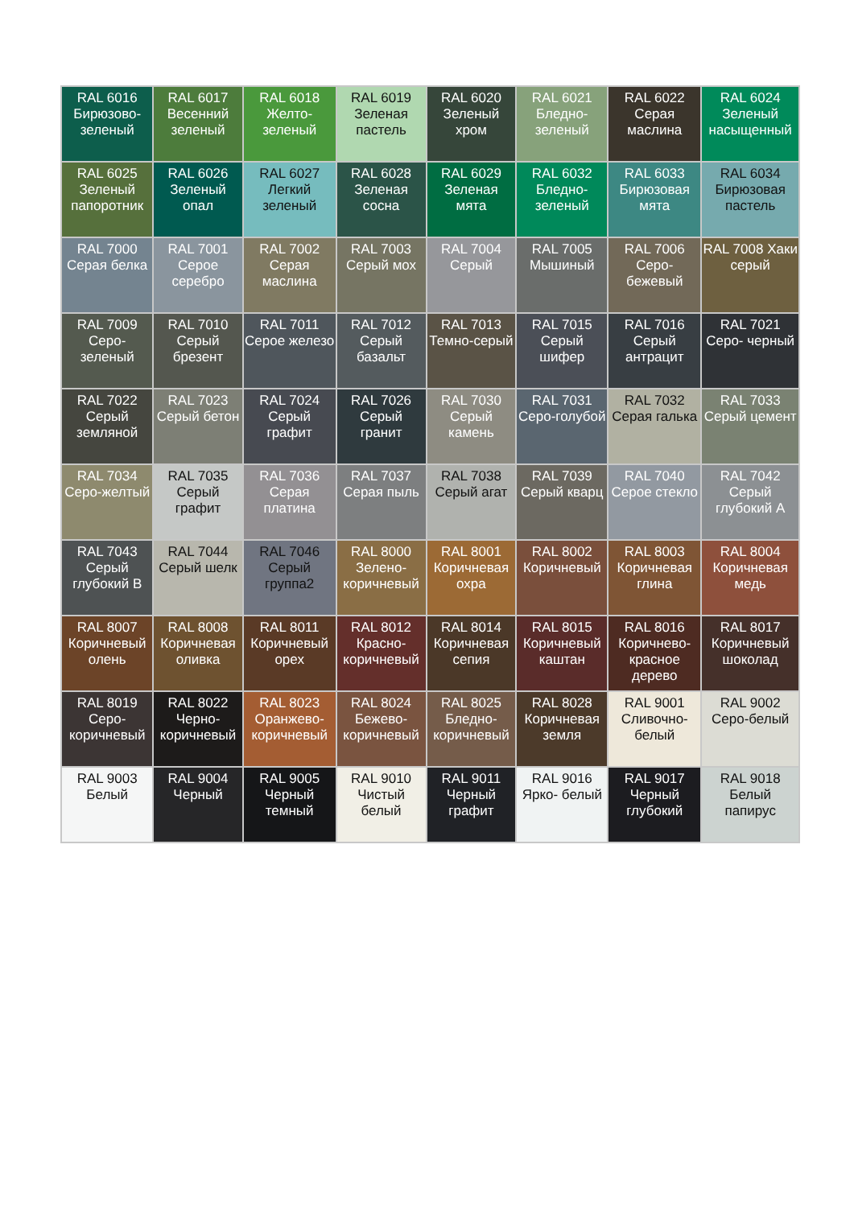| RAL 6016 Бирюзово-зеленый | RAL 6017 Весенний зеленый | RAL 6018 Желто-зеленый | RAL 6019 Зеленая пастель | RAL 6020 Зеленый хром | RAL 6021 Бледно-зеленый | RAL 6022 Серая маслина | RAL 6024 Зеленый насыщенный |
| RAL 6025 Зеленый папоротник | RAL 6026 Зеленый опал | RAL 6027 Легкий зеленый | RAL 6028 Зеленая сосна | RAL 6029 Зеленая мята | RAL 6032 Бледно-зеленый | RAL 6033 Бирюзовая мята | RAL 6034 Бирюзовая пастель |
| RAL 7000 Серая белка | RAL 7001 Серое серебро | RAL 7002 Серая маслина | RAL 7003 Серый мох | RAL 7004 Серый | RAL 7005 Мышиный | RAL 7006 Серо-бежевый | RAL 7008 Хаки серый |
| RAL 7009 Серо-зеленый | RAL 7010 Серый брезент | RAL 7011 Серое железо | RAL 7012 Серый базальт | RAL 7013 Темно-серый | RAL 7015 Серый шифер | RAL 7016 Серый антрацит | RAL 7021 Серо- черный |
| RAL 7022 Серый земляной | RAL 7023 Серый бетон | RAL 7024 Серый графит | RAL 7026 Серый гранит | RAL 7030 Серый камень | RAL 7031 Серо-голубой | RAL 7032 Серая галька | RAL 7033 Серый цемент |
| RAL 7034 Серо-желтый | RAL 7035 Серый графит | RAL 7036 Серая платина | RAL 7037 Серая пыль | RAL 7038 Серый агат | RAL 7039 Серый кварц | RAL 7040 Серое стекло | RAL 7042 Серый глубокий А |
| RAL 7043 Серый глубокий В | RAL 7044 Серый шелк | RAL 7046 Серый группа2 | RAL 8000 Зелено-коричневый | RAL 8001 Коричневая охра | RAL 8002 Коричневый | RAL 8003 Коричневая глина | RAL 8004 Коричневая медь |
| RAL 8007 Коричневый олень | RAL 8008 Коричневая оливка | RAL 8011 Коричневый орех | RAL 8012 Красно-коричневый | RAL 8014 Коричневая сепия | RAL 8015 Коричневый каштан | RAL 8016 Коричнево-красное дерево | RAL 8017 Коричневый шоколад |
| RAL 8019 Серо-коричневый | RAL 8022 Черно-коричневый | RAL 8023 Оранжево-коричневый | RAL 8024 Бежево-коричневый | RAL 8025 Бледно-коричневый | RAL 8028 Коричневая земля | RAL 9001 Сливочно-белый | RAL 9002 Серо-белый |
| RAL 9003 Белый | RAL 9004 Черный | RAL 9005 Черный темный | RAL 9010 Чистый белый | RAL 9011 Черный графит | RAL 9016 Ярко- белый | RAL 9017 Черный глубокий | RAL 9018 Белый папирус |